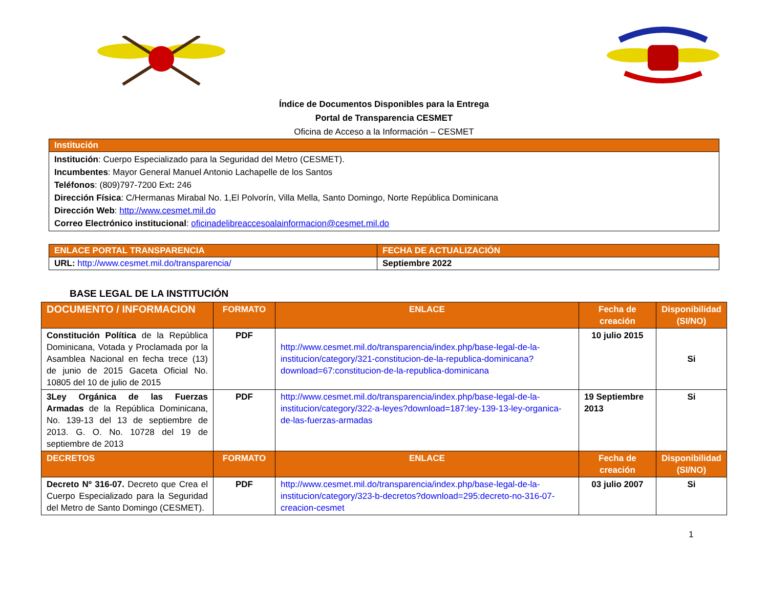Índice de Documentos Disponibles para la Entrega
Portal de Transparencia CESMET
Oficina de Acceso a la Información – CESMET
| Institución |
| --- |
| Institución : Cuerpo Especializado para la Seguridad del Metro (CESMET). Incumbentes : Mayor General Manuel Antonio Lachapelle de los Santos Teléfonos : (809)797-7200 Ext : 246 Dirección Física : C/Hermanas Mirabal No. 1,El Polvorín, Villa Mella, Santo Domingo, Norte República Dominicana Dirección Web : http://www.cesmet.mil.do Correo Electrónico institucional : oficinadelibreaccesoalainformacion@cesmet.mil.do |
| ENLACE PORTAL TRANSPARENCIA | FECHA DE ACTUALIZACIÓN |
| --- | --- |
| URL: http://www.cesmet.mil.do/transparencia/ | Septiembre 2022 |
BASE LEGAL DE LA INSTITUCIÓN
| DOCUMENTO / INFORMACION | FORMATO | ENLACE | Fecha de creación | Disponibilidad (SI/NO) |
| --- | --- | --- | --- | --- |
| Constitución Política de la República Dominicana, Votada y Proclamada por la Asamblea Nacional en fecha trece (13) de junio de 2015 Gaceta Oficial No. 10805 del 10 de julio de 2015 | PDF | http://www.cesmet.mil.do/transparencia/index.php/base-legal-de-la-institucion/category/321-constitucion-de-la-republica-dominicana?download=67:constitucion-de-la-republica-dominicana | 10 julio 2015 | Si |
| 3Ley Orgánica de las Fuerzas Armadas de la República Dominicana, No. 139-13 del 13 de septiembre de 2013. G. O. No. 10728 del 19 de septiembre de 2013 | PDF | http://www.cesmet.mil.do/transparencia/index.php/base-legal-de-la-institucion/category/322-a-leyes?download=187:ley-139-13-ley-organica-de-las-fuerzas-armadas | 19 Septiembre 2013 | Si |
| DECRETOS | FORMATO | ENLACE | Fecha de creación | Disponibilidad (SI/NO) |
| Decreto Nº 316-07. Decreto que Crea el Cuerpo Especializado para la Seguridad del Metro de Santo Domingo (CESMET). | PDF | http://www.cesmet.mil.do/transparencia/index.php/base-legal-de-la-institucion/category/323-b-decretos?download=295:decreto-no-316-07-creacion-cesmet | 03 julio 2007 | Si |
1